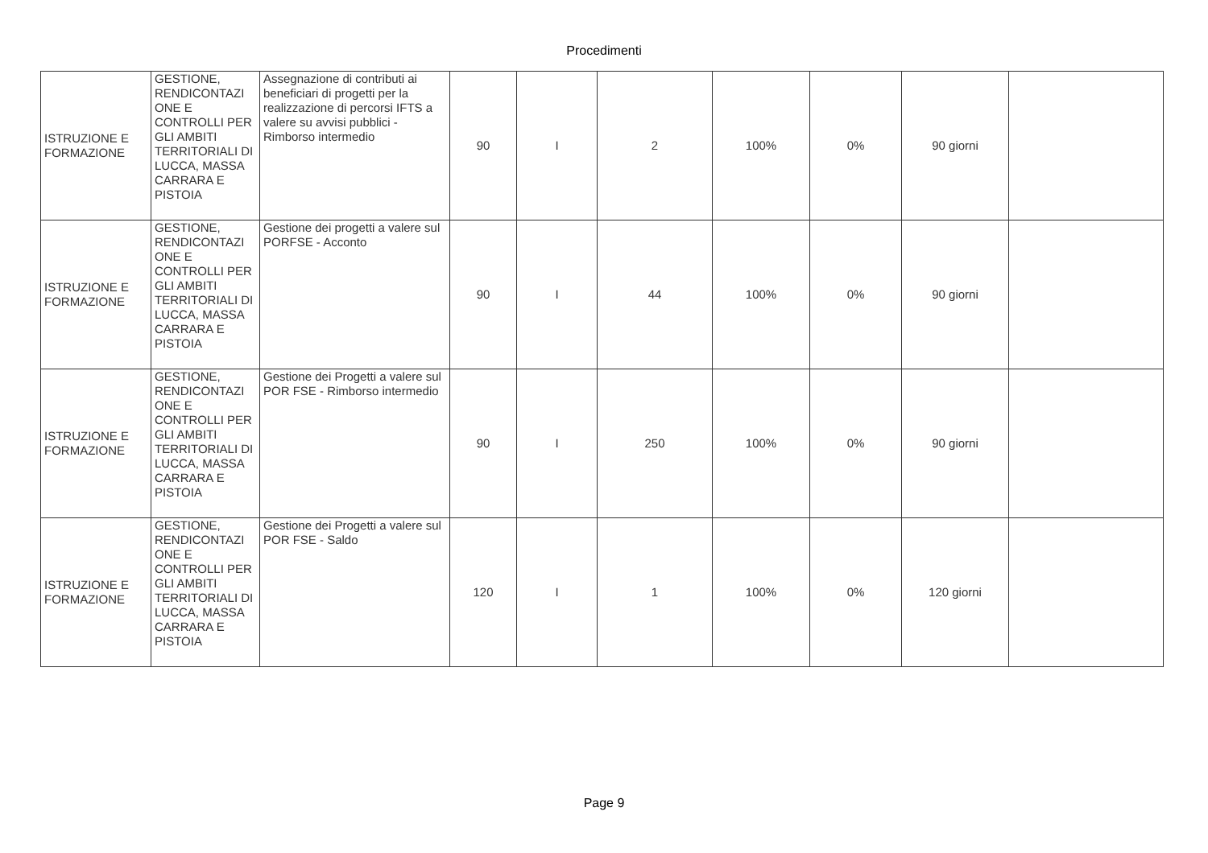Procedimenti
| ISTRUZIONE E FORMAZIONE | GESTIONE, RENDICONTAZI ONE E CONTROLLI PER GLI AMBITI TERRITORIALI DI LUCCA, MASSA CARRARA E PISTOIA | Assegnazione di contributi ai beneficiari di progetti per la realizzazione di percorsi IFTS a valere su avvisi pubblici - Rimborso intermedio | 90 | I | 2 | 100% | 0% | 90 giorni | |
| ISTRUZIONE E FORMAZIONE | GESTIONE, RENDICONTAZI ONE E CONTROLLI PER GLI AMBITI TERRITORIALI DI LUCCA, MASSA CARRARA E PISTOIA | Gestione dei progetti a valere sul PORFSE - Acconto | 90 | I | 44 | 100% | 0% | 90 giorni | |
| ISTRUZIONE E FORMAZIONE | GESTIONE, RENDICONTAZI ONE E CONTROLLI PER GLI AMBITI TERRITORIALI DI LUCCA, MASSA CARRARA E PISTOIA | Gestione dei Progetti a valere sul POR FSE - Rimborso intermedio | 90 | I | 250 | 100% | 0% | 90 giorni | |
| ISTRUZIONE E FORMAZIONE | GESTIONE, RENDICONTAZI ONE E CONTROLLI PER GLI AMBITI TERRITORIALI DI LUCCA, MASSA CARRARA E PISTOIA | Gestione dei Progetti a valere sul POR FSE - Saldo | 120 | I | 1 | 100% | 0% | 120 giorni | |
Page 9